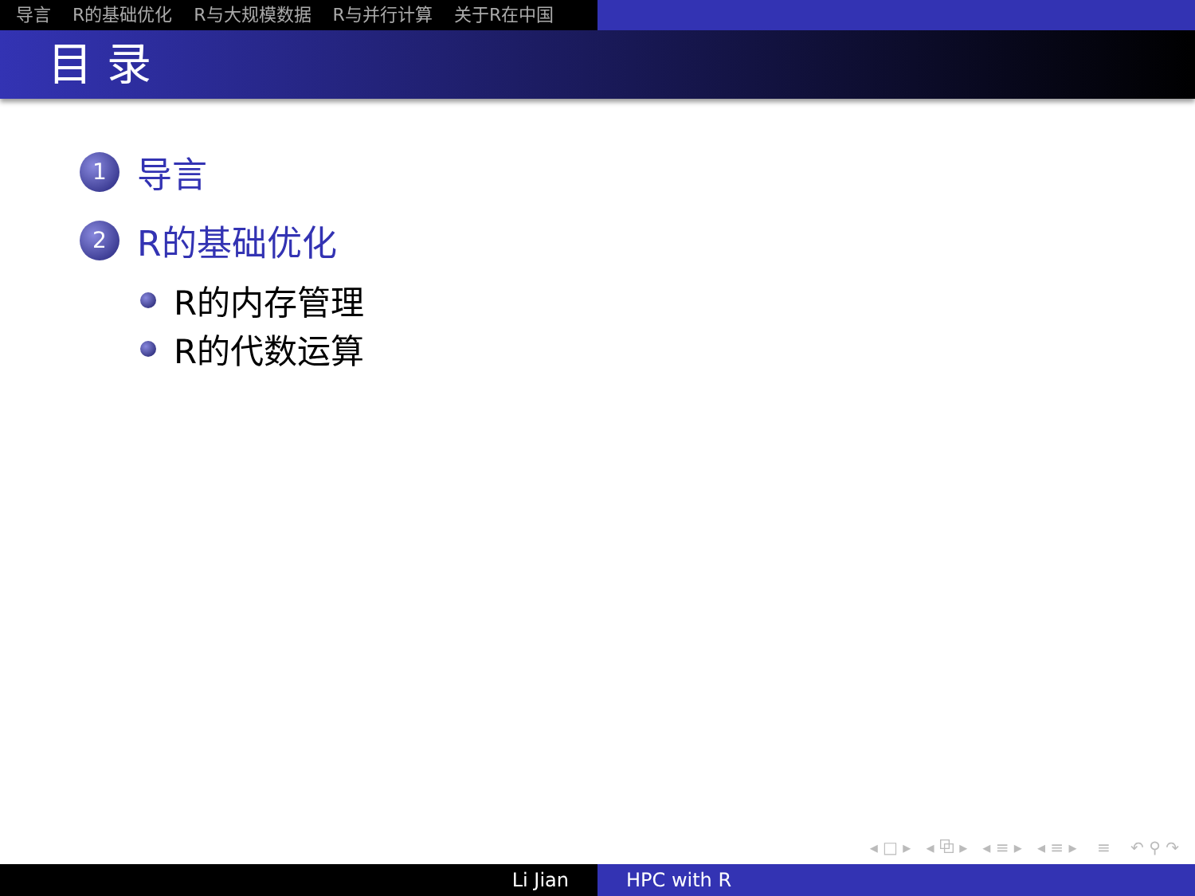导言 R的基础优化 R与大规模数据 R与并行计算 关于R在中国
目 录
1
导言
2
R的基础优化
R的内存管理
R的代数运算
◂ □ ▸ ◂ ⧉ ▸ ◂ ≡ ▸ ◂ ≡ ▸ ≡ ↶ ⚲ ↷
Li Jian HPC with R